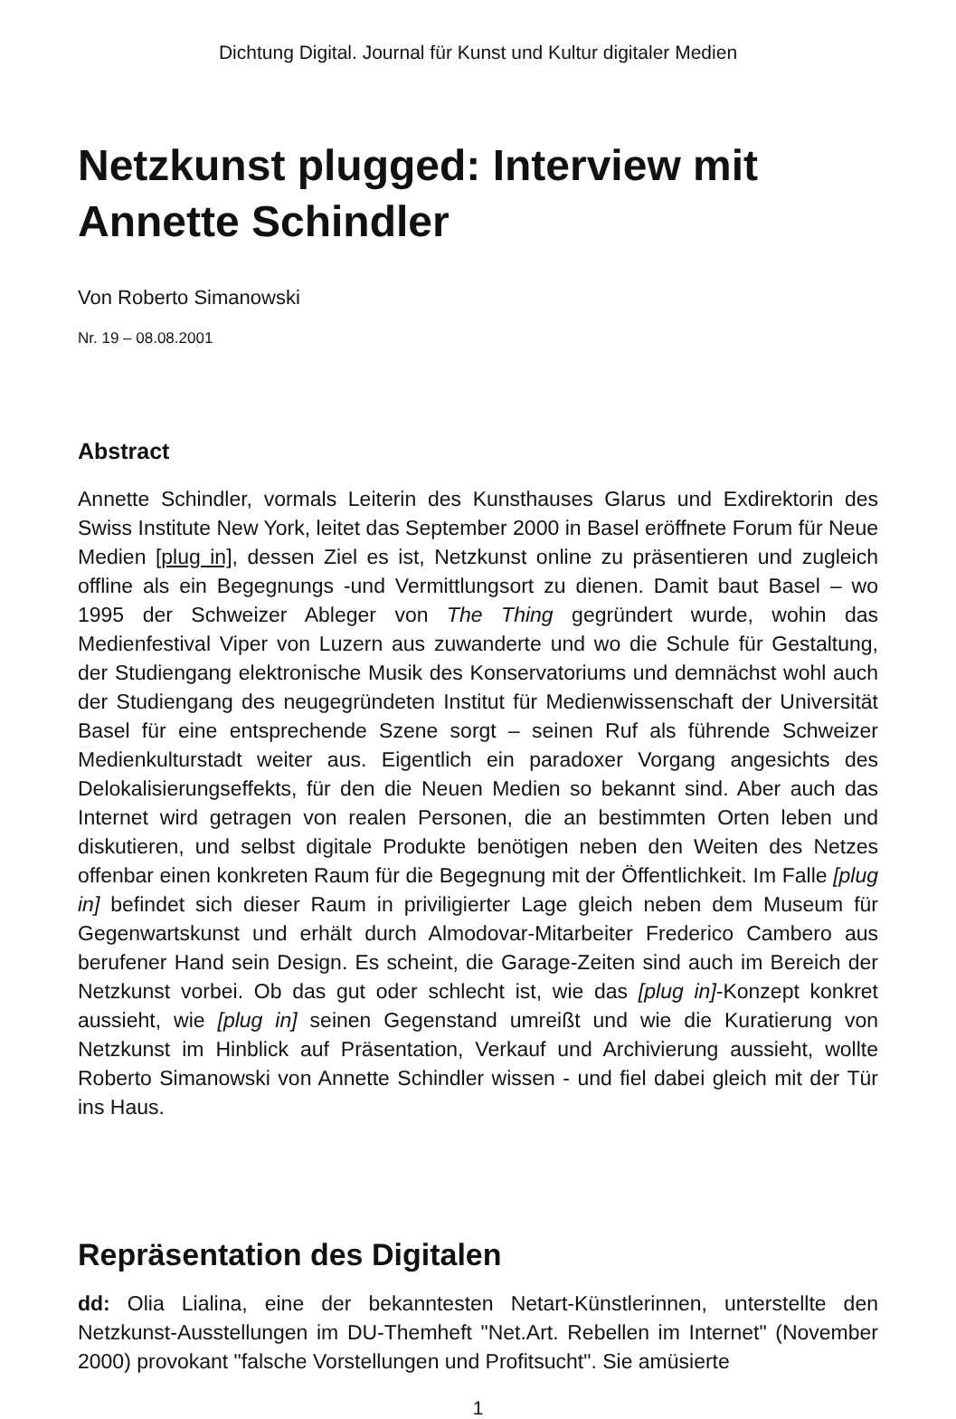Dichtung Digital. Journal für Kunst und Kultur digitaler Medien
Netzkunst plugged: Interview mit Annette Schindler
Von Roberto Simanowski
Nr. 19 – 08.08.2001
Abstract
Annette Schindler, vormals Leiterin des Kunsthauses Glarus und Exdirektorin des Swiss Institute New York, leitet das September 2000 in Basel eröffnete Forum für Neue Medien [plug in], dessen Ziel es ist, Netzkunst online zu präsentieren und zugleich offline als ein Begegnungs -und Vermittlungsort zu dienen. Damit baut Basel – wo 1995 der Schweizer Ableger von The Thing gegründert wurde, wohin das Medienfestival Viper von Luzern aus zuwanderte und wo die Schule für Gestaltung, der Studiengang elektronische Musik des Konservatoriums und demnächst wohl auch der Studiengang des neugegründeten Institut für Medienwissenschaft der Universität Basel für eine entsprechende Szene sorgt – seinen Ruf als führende Schweizer Medienkulturstadt weiter aus. Eigentlich ein paradoxer Vorgang angesichts des Delokalisierungseffekts, für den die Neuen Medien so bekannt sind. Aber auch das Internet wird getragen von realen Personen, die an bestimmten Orten leben und diskutieren, und selbst digitale Produkte benötigen neben den Weiten des Netzes offenbar einen konkreten Raum für die Begegnung mit der Öffentlichkeit. Im Falle [plug in] befindet sich dieser Raum in priviligierter Lage gleich neben dem Museum für Gegenwartskunst und erhält durch Almodovar-Mitarbeiter Frederico Cambero aus berufener Hand sein Design. Es scheint, die Garage-Zeiten sind auch im Bereich der Netzkunst vorbei. Ob das gut oder schlecht ist, wie das [plug in]-Konzept konkret aussieht, wie [plug in] seinen Gegenstand umreißt und wie die Kuratierung von Netzkunst im Hinblick auf Präsentation, Verkauf und Archivierung aussieht, wollte Roberto Simanowski von Annette Schindler wissen - und fiel dabei gleich mit der Tür ins Haus.
Repräsentation des Digitalen
dd: Olia Lialina, eine der bekanntesten Netart-Künstlerinnen, unterstellte den Netzkunst-Ausstellungen im DU-Themheft "Net.Art. Rebellen im Internet" (November 2000) provokant "falsche Vorstellungen und Profitsucht". Sie amüsierte
1